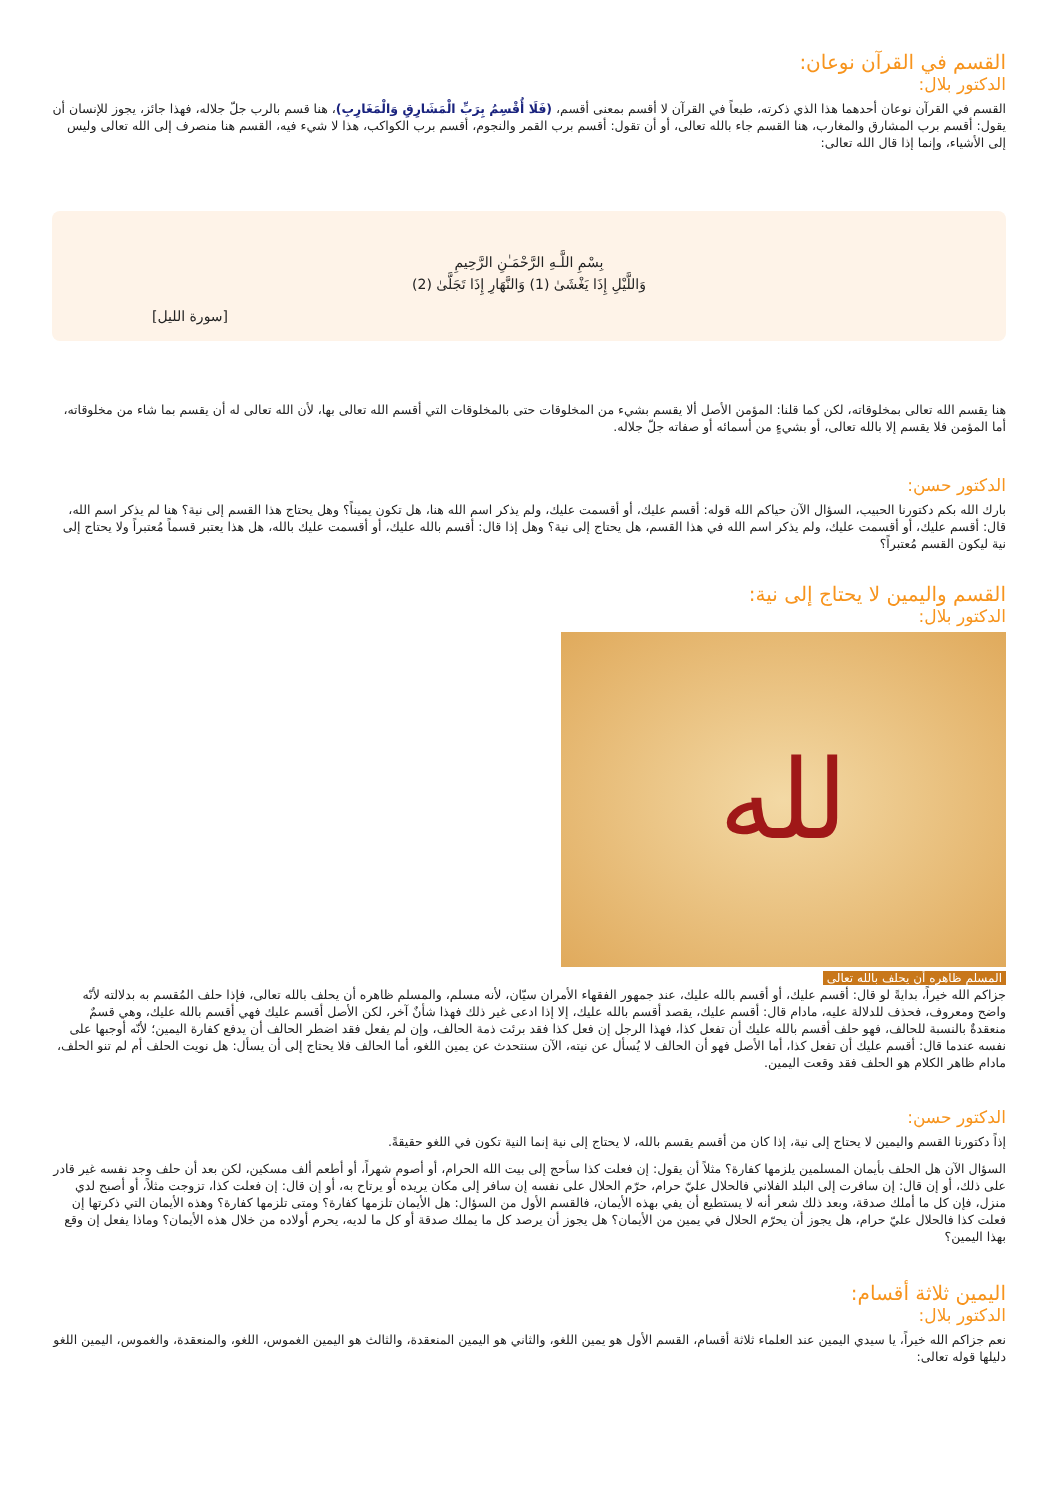القسم في القرآن نوعان:
الدكتور بلال:
القسم في القرآن نوعان أحدهما هذا الذي ذكرته، طبعاً في القرآن لا أقسم بمعنى أقسم، (فَلَا أُقْسِمُ بِرَبِّ الْمَشَارِقِ وَالْمَغَارِبِ)، هنا قسم بالرب جلّ جلاله، فهذا جائز، يجوز للإنسان أن يقول: أقسم برب المشارق والمغارب، هنا القسم جاء بالله تعالى، أو أن تقول: أقسم برب القمر والنجوم، أقسم برب الكواكب، هذا لا شيء فيه، القسم هنا منصرف إلى الله تعالى وليس إلى الأشياء، وإنما إذا قال الله تعالى:
بِسْمِ اللَّـهِ الرَّحْمَـٰنِ الرَّحِيمِ
وَاللَّيْلِ إِذَا يَغْشَىٰ (1) وَالنَّهَارِ إِذَا تَجَلَّىٰ (2)
[سورة الليل]
هنا يقسم الله تعالى بمخلوقاته، لكن كما قلنا: المؤمن الأصل ألا يقسم بشيء من المخلوقات حتى بالمخلوقات التي أقسم الله تعالى بها، لأن الله تعالى له أن يقسم بما شاء من مخلوقاته، أما المؤمن فلا يقسم إلا بالله تعالى، أو بشيءٍ من أسمائه أو صفاته جلّ جلاله.
الدكتور حسن:
بارك الله بكم دكتورنا الحبيب، السؤال الآن حياكم الله قوله: أقسم عليك، أو أقسمت عليك، ولم يذكر اسم الله هنا، هل تكون يميناً؟ وهل يحتاج هذا القسم إلى نية؟ هنا لم يذكر اسم الله، قال: أقسم عليك، أو أقسمت عليك، ولم يذكر اسم الله في هذا القسم، هل يحتاج إلى نية؟ وهل إذا قال: أقسم بالله عليك، أو أقسمت عليك بالله، هل هذا يعتبر قسماً مُعتبراً ولا يحتاج إلى نية ليكون القسم مُعتبراً؟
القسم واليمين لا يحتاج إلى نية:
الدكتور بلال:
لله
المسلم ظاهره أن يحلف بالله تعالى
جزاكم الله خيراً، بدايةً لو قال: أقسم عليك، أو أقسم بالله عليك، عند جمهور الفقهاء الأمران سيّان، لأنه مسلم، والمسلم ظاهره أن يحلف بالله تعالى، فإذا حلف المُقسم به بدلالته لأنّه واضح ومعروف، فحذف للدلالة عليه، مادام قال: أقسم عليك، يقصد أقسم بالله عليك، إلا إذا ادعى غير ذلك فهذا شأنٌ آخر، لكن الأصل أقسم عليك فهي أقسم بالله عليك، وهي قسمٌ منعقدةٌ بالنسبة للحالف، فهو حلف أقسم بالله عليك أن تفعل كذا، فهذا الرجل إن فعل كذا فقد برئت ذمة الحالف، وإن لم يفعل فقد اضطر الحالف أن يدفع كفارة اليمين؛ لأنّه أوجبها على نفسه عندما قال: أقسم عليك أن تفعل كذا، أما الأصل فهو أن الحالف لا يُسأل عن نيته، الآن سنتحدث عن يمين اللغو، أما الحالف فلا يحتاج إلى أن يسأل: هل نويت الحلف أم لم تنو الحلف، مادام ظاهر الكلام هو الحلف فقد وقعت اليمين.
الدكتور حسن:
إذاً دكتورنا القسم واليمين لا يحتاج إلى نية، إذا كان من أقسم يقسم بالله، لا يحتاج إلى نية إنما النية تكون في اللغو حقيقةً.
السؤال الآن هل الحلف بأيمان المسلمين يلزمها كفارة؟ مثلاً أن يقول: إن فعلت كذا سأحج إلى بيت الله الحرام، أو أصوم شهراً، أو أطعم ألف مسكين، لكن بعد أن حلف وجد نفسه غير قادر على ذلك، أو إن قال: إن سافرت إلى البلد الفلاني فالحلال عليّ حرام، حرّم الحلال على نفسه إن سافر إلى مكان يريده أو يرتاح به، أو إن قال: إن فعلت كذا، تزوجت مثلاً، أو أصبح لدي منزل، فإن كل ما أملك صدقة، وبعد ذلك شعر أنه لا يستطيع أن يفي بهذه الأيمان، فالقسم الأول من السؤال: هل الأيمان تلزمها كفارة؟ ومتى تلزمها كفارة؟ وهذه الأيمان التي ذكرتها إن فعلت كذا فالحلال عليّ حرام، هل يجوز أن يحرّم الحلال في يمين من الأيمان؟ هل يجوز أن يرصد كل ما يملك صدقة أو كل ما لديه، يحرم أولاده من خلال هذه الأيمان؟ وماذا يفعل إن وقع بهذا اليمين؟
اليمين ثلاثة أقسام:
الدكتور بلال:
نعم جزاكم الله خيراً، يا سيدي اليمين عند العلماء ثلاثة أقسام، القسم الأول هو يمين اللغو، والثاني هو اليمين المنعقدة، والثالث هو اليمين الغموس، اللغو، والمنعقدة، والغموس، اليمين اللغو دليلها قوله تعالى: